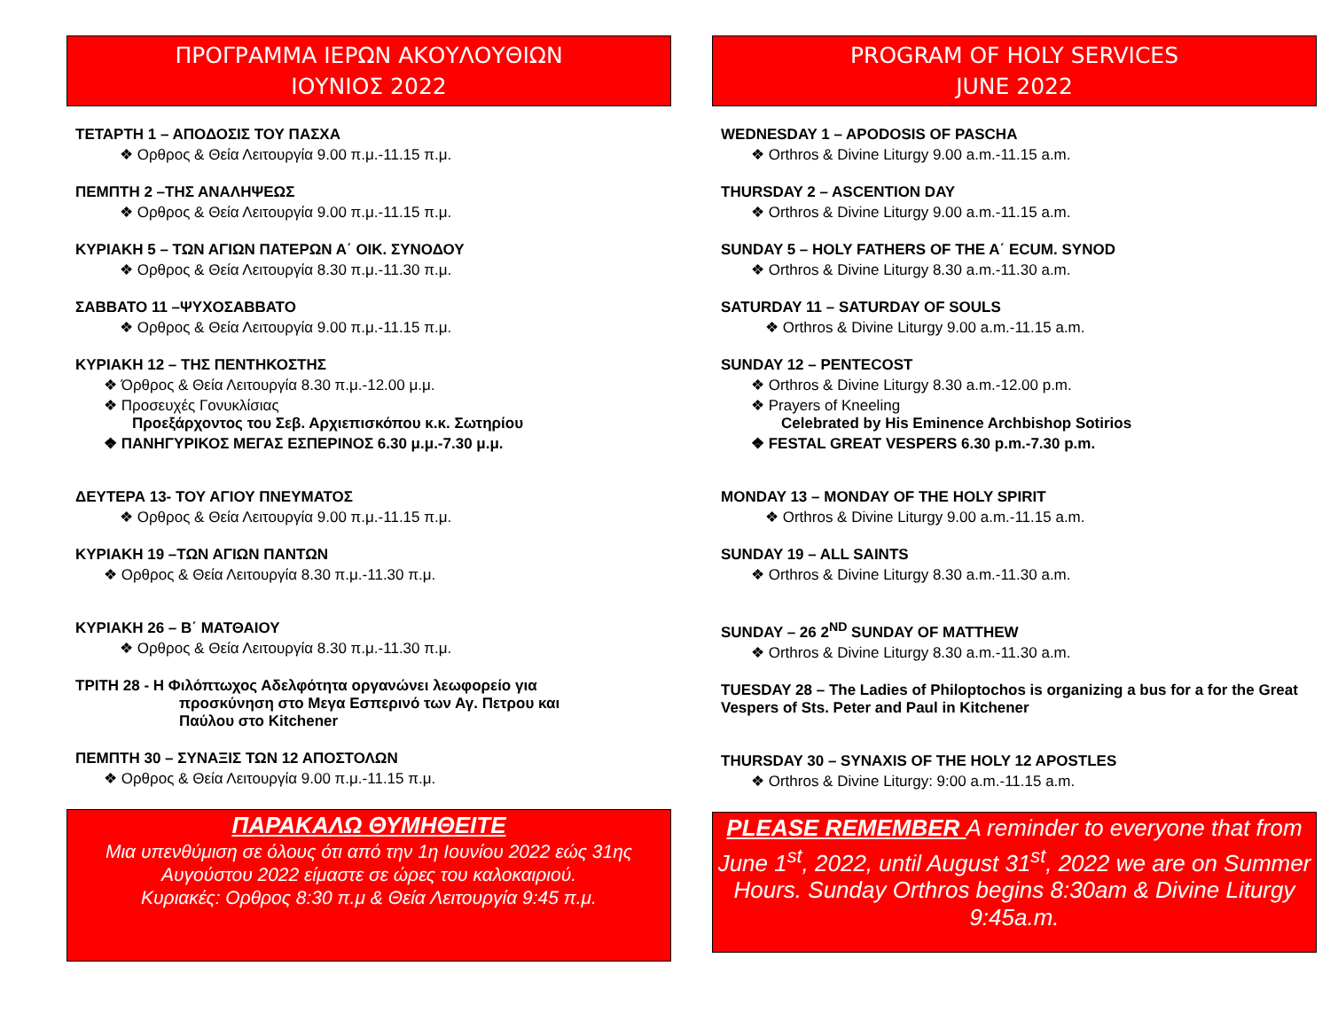ΠΡΟΓΡΑΜΜΑ ΙΕΡΩΝ ΑΚΟΥΛΟΥΘΙΩΝ
ΙΟΥΝΙΟΣ 2022
ΤΕΤΑΡΤΗ 1 – ΑΠΟΔΟΣΙΣ ΤΟΥ ΠΑΣΧΑ
❖ Ορθρος & Θεία Λειτουργία 9.00 π.μ.-11.15 π.μ.
ΠΕΜΠΤΗ 2 –ΤΗΣ ΑΝΑΛΗΨΕΩΣ
❖ Ορθρος & Θεία Λειτουργία 9.00 π.μ.-11.15 π.μ.
ΚΥΡΙΑΚΗ 5 – ΤΩΝ ΑΓΙΩΝ ΠΑΤΕΡΩΝ Α΄ ΟΙΚ. ΣΥΝΟΔΟΥ
❖ Ορθρος & Θεία Λειτουργία 8.30 π.μ.-11.30 π.μ.
ΣΑΒΒΑΤΟ 11 –ΨΥΧΟΣΑΒΒΑΤΟ
❖ Ορθρος & Θεία Λειτουργία 9.00 π.μ.-11.15 π.μ.
ΚΥΡΙΑΚΗ 12 – ΤΗΣ ΠΕΝΤΗΚΟΣΤΗΣ
❖ Όρθρος & Θεία Λειτουργία 8.30 π.μ.-12.00 μ.μ.
❖ Προσευχές Γονυκλίσιας
Προεξάρχοντος του Σεβ. Αρχιεπισκόπου κ.κ. Σωτηρίου
❖ ΠΑΝΗΓΥΡΙΚΟΣ ΜΕΓΑΣ ΕΣΠΕΡΙΝΟΣ 6.30 μ.μ.-7.30 μ.μ.
ΔΕΥΤΕΡΑ 13- ΤΟΥ ΑΓΙΟΥ ΠΝΕΥΜΑΤΟΣ
❖ Ορθρος & Θεία Λειτουργία 9.00 π.μ.-11.15 π.μ.
ΚΥΡΙΑΚΗ 19 –ΤΩΝ ΑΓΙΩΝ ΠΑΝΤΩΝ
❖ Ορθρος & Θεία Λειτουργία 8.30 π.μ.-11.30 π.μ.
ΚΥΡΙΑΚΗ 26 – Β΄ ΜΑΤΘΑΙΟΥ
❖ Ορθρος & Θεία Λειτουργία 8.30 π.μ.-11.30 π.μ.
ΤΡΙΤΗ 28 - Η Φιλόπτωχος Αδελφότητα οργανώνει λεωφορείο για
προσκύνηση στο Μεγα Εσπερινό των Αγ. Πετρου και
Παύλου στο Kitchener
ΠΕΜΠΤΗ 30 – ΣΥΝΑΞΙΣ ΤΩΝ 12 ΑΠΟΣΤΟΛΩΝ
❖ Ορθρος & Θεία Λειτουργία 9.00 π.μ.-11.15 π.μ.
ΠΑΡΑΚΑΛΩ ΘΥΜΗΘΕΙΤΕ
Μια υπενθύμιση σε όλους ότι από την 1η Ιουνίου 2022 εώς 31ης Αυγούστου 2022 είμαστε σε ώρες του καλοκαιριού.
Κυριακές: Ορθρος 8:30 π.μ & Θεία Λειτουργία 9:45 π.μ.
PROGRAM OF HOLY SERVICES
JUNE 2022
WEDNESDAY 1 – APODOSIS OF PASCHA
❖ Orthros & Divine Liturgy 9.00 a.m.-11.15 a.m.
THURSDAY 2 – ASCENTION DAY
❖ Orthros & Divine Liturgy 9.00 a.m.-11.15 a.m.
SUNDAY 5 – HOLY FATHERS OF THE A΄ ECUM. SYNOD
❖ Orthros & Divine Liturgy 8.30 a.m.-11.30 a.m.
SATURDAY 11 – SATURDAY OF SOULS
❖ Orthros & Divine Liturgy 9.00 a.m.-11.15 a.m.
SUNDAY 12 – PENTECOST
❖ Orthros & Divine Liturgy 8.30 a.m.-12.00 p.m.
❖ Prayers of Kneeling
Celebrated by His Eminence Archbishop Sotirios
❖ FESTAL GREAT VESPERS 6.30 p.m.-7.30 p.m.
MONDAY 13 – MONDAY OF THE HOLY SPIRIT
❖ Orthros & Divine Liturgy 9.00 a.m.-11.15 a.m.
SUNDAY 19 – ALL SAINTS
❖ Orthros & Divine Liturgy 8.30 a.m.-11.30 a.m.
SUNDAY – 26 2<sup>ND</sup> SUNDAY OF MATTHEW
❖ Orthros & Divine Liturgy 8.30 a.m.-11.30 a.m.
TUESDAY 28 – The Ladies of Philoptochos is organizing a bus for a for the Great Vespers of Sts. Peter and Paul in Kitchener
THURSDAY 30 – SYNAXIS OF THE HOLY 12 APOSTLES
❖ Orthros & Divine Liturgy: 9:00 a.m.-11.15 a.m.
PLEASE REMEMBER A reminder to everyone that from June 1<sup>st</sup>, 2022, until August 31<sup>st</sup>, 2022 we are on Summer Hours. Sunday Orthros begins 8:30am & Divine Liturgy 9:45a.m.